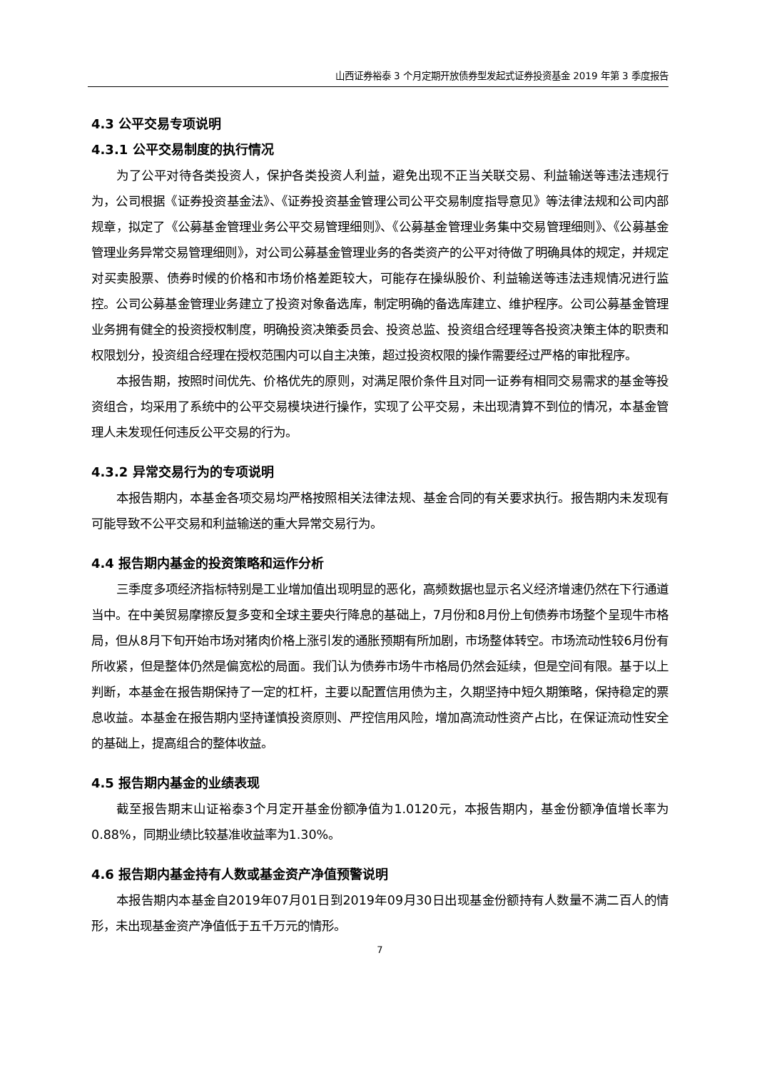山西证券裕泰 3 个月定期开放债券型发起式证券投资基金 2019 年第 3 季度报告
4.3 公平交易专项说明
4.3.1 公平交易制度的执行情况
为了公平对待各类投资人，保护各类投资人利益，避免出现不正当关联交易、利益输送等违法违规行为，公司根据《证券投资基金法》、《证券投资基金管理公司公平交易制度指导意见》等法律法规和公司内部规章，拟定了《公募基金管理业务公平交易管理细则》、《公募基金管理业务集中交易管理细则》、《公募基金管理业务异常交易管理细则》，对公司公募基金管理业务的各类资产的公平对待做了明确具体的规定，并规定对买卖股票、债券时候的价格和市场价格差距较大，可能存在操纵股价、利益输送等违法违规情况进行监控。公司公募基金管理业务建立了投资对象备选库，制定明确的备选库建立、维护程序。公司公募基金管理业务拥有健全的投资授权制度，明确投资决策委员会、投资总监、投资组合经理等各投资决策主体的职责和权限划分，投资组合经理在授权范围内可以自主决策，超过投资权限的操作需要经过严格的审批程序。
本报告期，按照时间优先、价格优先的原则，对满足限价条件且对同一证券有相同交易需求的基金等投资组合，均采用了系统中的公平交易模块进行操作，实现了公平交易，未出现清算不到位的情况，本基金管理人未发现任何违反公平交易的行为。
4.3.2 异常交易行为的专项说明
本报告期内，本基金各项交易均严格按照相关法律法规、基金合同的有关要求执行。报告期内未发现有可能导致不公平交易和利益输送的重大异常交易行为。
4.4 报告期内基金的投资策略和运作分析
三季度多项经济指标特别是工业增加值出现明显的恶化，高频数据也显示名义经济增速仍然在下行通道当中。在中美贸易摩擦反复多变和全球主要央行降息的基础上，7月份和8月份上旬债券市场整个呈现牛市格局，但从8月下旬开始市场对猪肉价格上涨引发的通胀预期有所加剧，市场整体转空。市场流动性较6月份有所收紧，但是整体仍然是偏宽松的局面。我们认为债券市场牛市格局仍然会延续，但是空间有限。基于以上判断，本基金在报告期保持了一定的杠杆，主要以配置信用债为主，久期坚持中短久期策略，保持稳定的票息收益。本基金在报告期内坚持谨慎投资原则、严控信用风险，增加高流动性资产占比，在保证流动性安全的基础上，提高组合的整体收益。
4.5 报告期内基金的业绩表现
截至报告期末山证裕泰3个月定开基金份额净值为1.0120元，本报告期内，基金份额净值增长率为0.88%，同期业绩比较基准收益率为1.30%。
4.6 报告期内基金持有人数或基金资产净值预警说明
本报告期内本基金自2019年07月01日到2019年09月30日出现基金份额持有人数量不满二百人的情形，未出现基金资产净值低于五千万元的情形。
7